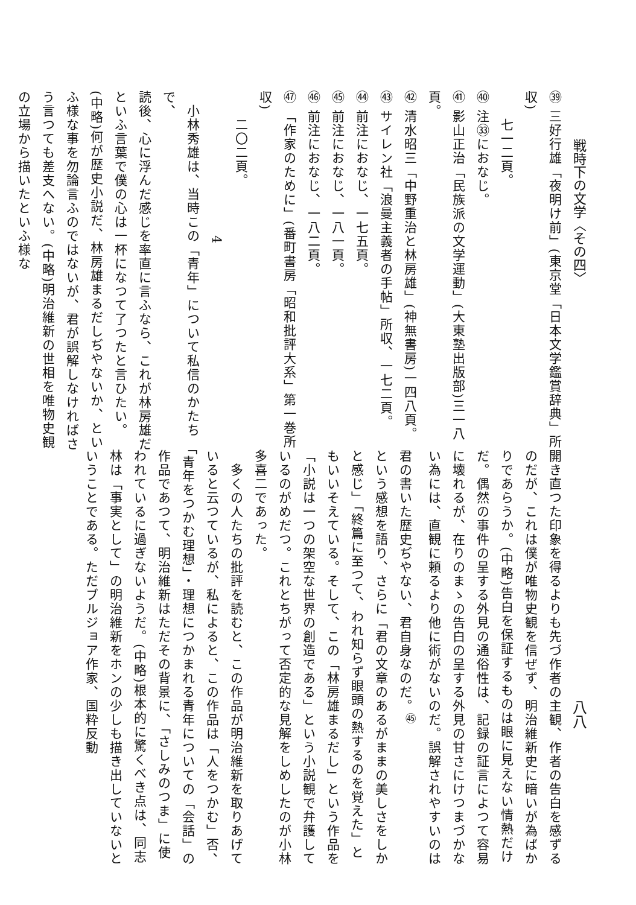戦時下の文学〈その四〉
八八
㊴ 三好行雄「夜明け前」(東京堂「日本文学鑑賞辞典」所収)
　　七一二頁。
㊵ 注㉝におなじ。
㊶ 影山正治「民族派の文学運動」(大東塾出版部)三一八頁。
㊷ 清水昭三「中野重治と林房雄」(神無書房)一四八頁。
㊸ サイレン社「浪曼主義者の手帖」所収、一七二頁。
㊹ 前注におなじ、一七五頁。
㊺ 前注におなじ、一八一頁。
㊻ 前注におなじ、一八二頁。
㊼ 「作家のために」(番町書房「昭和批評大系」第一巻所収)
　　二〇二頁。
4
　小林秀雄は、当時この「青年」について私信のかたちで、
読後、心に浮んだ感じを率直に言ふなら、これが林房雄だといふ言葉で僕の心は一杯になつて了つたと言ひたい。(中略)何が歴史小説だ、林房雄まるだしぢやないか、といふ様な事を勿論言ふのではないが、君が誤解しなければさう言つても差支へない。(中略)明治維新の世相を唯物史観の立場から描いたといふ様な
開き直つた印象を得るよりも先づ作者の主観、作者の告白を感ずるのだが、これは僕が唯物史観を信ぜず、明治維新史に暗いが為ばかりであらうか。(中略)告白を保証するものは眼に見えない情熱だけだ。偶然の事件の呈する外見の通俗性は、記録の証言によつて容易に壊れるが、在りのまゝの告白の呈する外見の甘さにけつまづかない為には、直観に頼るより他に術がないのだ。誤解されやすいのは君の書いた歴史ぢやない、君自身なのだ。<sup>㊺</sup>
という感想を語り、さらに「君の文章のあるがままの美しさをしかと感じ」「終篇に至つて、われ知らず眼頭の熱するのを覚えた」ともいいそえている。そして、この「林房雄まるだし」という作品を「小説は一つの架空な世界の創造である」という小説観で弁護しているのがめだつ。これとちがって否定的な見解をしめしたのが小林多喜二であった。
　多くの人たちの批評を読むと、この作品が明治維新を取りあげていると云つているが、私によると、この作品は「人をつかむ」否、「青年をつかむ理想」・理想につかまれる青年についての「会話」の作品であつて、明治維新はただその背景に、「さしみのつま」に使われているに過ぎないようだ。(中略)根本的に驚くべき点は、同志林は「事実として」の明治維新をホンの少しも描き出していないということである。ただブルジョア作家、国粋反動